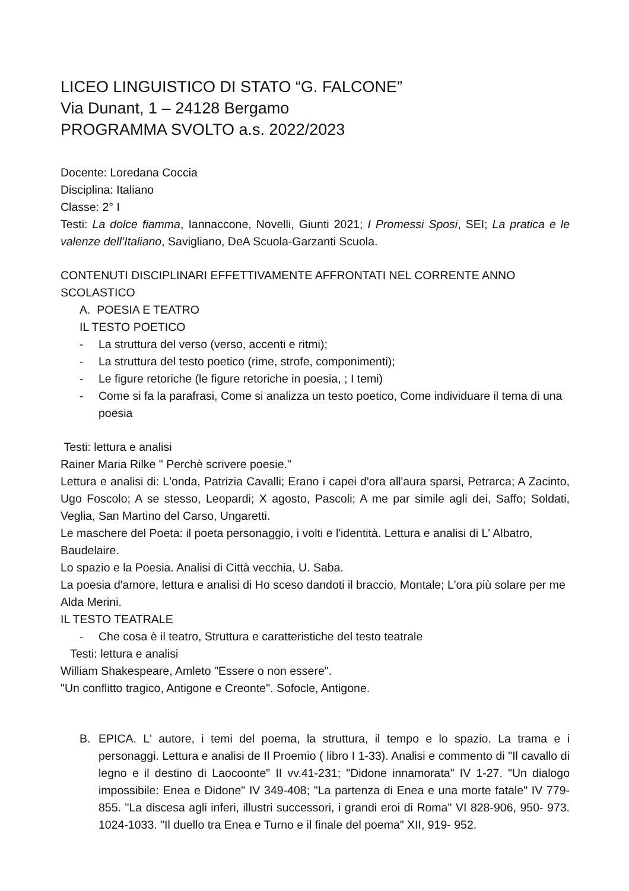LICEO LINGUISTICO DI STATO “G. FALCONE”
Via Dunant, 1 – 24128 Bergamo
PROGRAMMA SVOLTO a.s. 2022/2023
Docente: Loredana Coccia
Disciplina: Italiano
Classe: 2° I
Testi: La dolce fiamma, Iannaccone, Novelli, Giunti 2021; I Promessi Sposi, SEI; La pratica e le valenze dell’Italiano, Savigliano, DeA Scuola-Garzanti Scuola.
CONTENUTI DISCIPLINARI EFFETTIVAMENTE AFFRONTATI NEL CORRENTE ANNO SCOLASTICO
A. POESIA E TEATRO
IL TESTO POETICO
- La struttura del verso (verso, accenti e ritmi);
- La struttura del testo poetico (rime, strofe, componimenti);
- Le figure retoriche (le figure retoriche in poesia, ; I temi)
- Come si fa la parafrasi, Come si analizza un testo poetico, Come individuare il tema di una poesia
Testi: lettura e analisi
Rainer Maria Rilke " Perchè scrivere poesie."
Lettura e analisi di: L'onda, Patrizia Cavalli; Erano i capei d'ora all'aura sparsi, Petrarca; A Zacinto, Ugo Foscolo; A se stesso, Leopardi; X agosto, Pascoli; A me par simile agli dei, Saffo; Soldati, Veglia, San Martino del Carso, Ungaretti.
Le maschere del Poeta: il poeta personaggio, i volti e l'identità. Lettura e analisi di L' Albatro, Baudelaire.
Lo spazio e la Poesia. Analisi di Città vecchia, U. Saba.
La poesia d'amore, lettura e analisi di Ho sceso dandoti il braccio, Montale; L'ora più solare per me Alda Merini.
IL TESTO TEATRALE
- Che cosa è il teatro, Struttura e caratteristiche del testo teatrale
Testi: lettura e analisi
William Shakespeare, Amleto "Essere o non essere".
"Un conflitto tragico, Antigone e Creonte". Sofocle, Antigone.
B. EPICA. L' autore, i temi del poema, la struttura, il tempo e lo spazio. La trama e i personaggi. Lettura e analisi de Il Proemio ( libro I 1-33). Analisi e commento di "Il cavallo di legno e il destino di Laocoonte" II vv.41-231; "Didone innamorata" IV 1-27. "Un dialogo impossibile: Enea e Didone" IV 349-408; "La partenza di Enea e una morte fatale" IV 779-855. "La discesa agli inferi, illustri successori, i grandi eroi di Roma" VI 828-906, 950- 973. 1024-1033. "Il duello tra Enea e Turno e il finale del poema" XII, 919- 952.